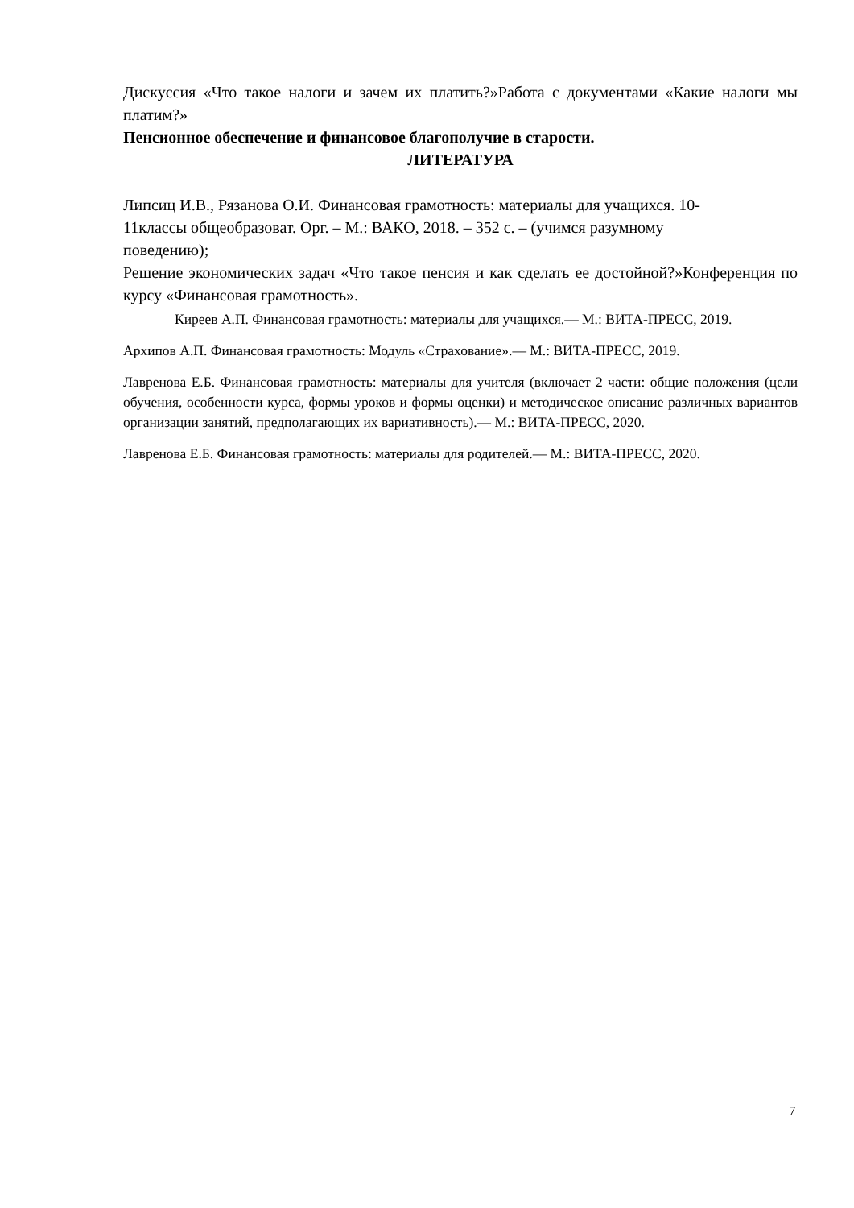Дискуссия «Что такое налоги и зачем их платить?»Работа с документами «Какие налоги мы платим?»
Пенсионное обеспечение и финансовое благополучие в старости.
ЛИТЕРАТУРА
Липсиц И.В., Рязанова О.И. Финансовая грамотность: материалы для учащихся. 10-
11классы общеобразоват. Орг. – М.: ВАКО, 2018. – 352 с. – (учимся разумному
поведению);
Решение экономических задач «Что такое пенсия и как сделать ее достойной?»Конференция по курсу «Финансовая грамотность».
Киреев А.П. Финансовая грамотность: материалы для учащихся.— М.: ВИТА-ПРЕСС, 2019.
Архипов А.П. Финансовая грамотность: Модуль «Страхование».— М.: ВИТА-ПРЕСС, 2019.
Лавренова Е.Б. Финансовая грамотность: материалы для учителя (включает 2 части: общие положения (цели обучения, особенности курса, формы уроков и формы оценки) и методическое описание различных вариантов организации занятий, предполагающих их вариативность).— М.: ВИТА-ПРЕСС, 2020.
Лавренова Е.Б. Финансовая грамотность: материалы для родителей.— М.: ВИТА-ПРЕСС, 2020.
7